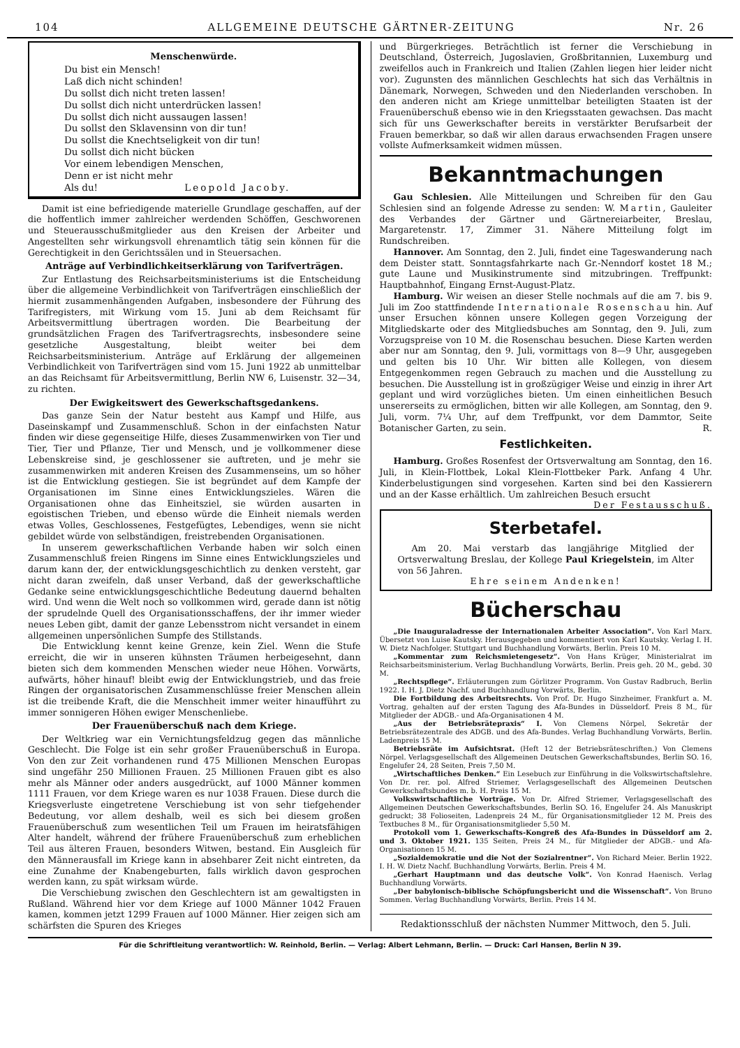104 ALLGEMEINE DEUTSCHE GÄRTNER-ZEITUNG Nr. 26
Menschenwürde.
Du bist ein Mensch!
Laß dich nicht schinden!
Du sollst dich nicht treten lassen!
Du sollst dich nicht unterdrücken lassen!
Du sollst dich nicht aussaugen lassen!
Du sollst den Sklavensinn von dir tun!
Du sollst die Knechtseligkeit von dir tun!
Du sollst dich nicht bücken
Vor einem lebendigen Menschen,
Denn er ist nicht mehr
Als du! Leopold Jacoby.
Damit ist eine befriedigende materielle Grundlage geschaffen, auf der die hoffentlich immer zahlreicher werdenden Schöffen, Geschworenen und Steuerausschußmitglieder aus den Kreisen der Arbeiter und Angestellten sehr wirkungsvoll ehrenamtlich tätig sein können für die Gerechtigkeit in den Gerichtssälen und in Steuersachen.
Anträge auf Verbindlichkeitserklärung von Tarifverträgen.
Zur Entlastung des Reichsarbeitsministeriums ist die Entscheidung über die allgemeine Verbindlichkeit von Tarifverträgen einschließlich der hiermit zusammenhängenden Aufgaben, insbesondere der Führung des Tarifregisters, mit Wirkung vom 15. Juni ab dem Reichsamt für Arbeitsvermittlung übertragen worden. Die Bearbeitung der grundsätzlichen Fragen des Tarifvertragsrechts, insbesondere seine gesetzliche Ausgestaltung, bleibt weiter bei dem Reichsarbeitsministerium. Anträge auf Erklärung der allgemeinen Verbindlichkeit von Tarifverträgen sind vom 15. Juni 1922 ab unmittelbar an das Reichsamt für Arbeitsvermittlung, Berlin NW 6, Luisenstr. 32—34, zu richten.
Der Ewigkeitswert des Gewerkschaftsgedankens.
Das ganze Sein der Natur besteht aus Kampf und Hilfe, aus Daseinskampf und Zusammenschluß. Schon in der einfachsten Natur finden wir diese gegenseitige Hilfe, dieses Zusammenwirken von Tier und Tier, Tier und Pflanze, Tier und Mensch, und je vollkommener diese Lebenskreise sind, je geschlossener sie auftreten, und je mehr sie zusammenwirken mit anderen Kreisen des Zusammenseins, um so höher ist die Entwicklung gestiegen. Sie ist begründet auf dem Kampfe der Organisationen im Sinne eines Entwicklungszieles. Wären die Organisationen ohne das Einheitsziel, sie würden ausarten in egoistischen Trieben, und ebenso würde die Einheit niemals werden etwas Volles, Geschlossenes, Festgefügtes, Lebendiges, wenn sie nicht gebildet würde von selbständigen, freistrebenden Organisationen.
In unserem gewerkschaftlichen Verbande haben wir solch einen Zusammenschluß freien Ringens im Sinne eines Entwicklungszieles und darum kann der, der entwicklungsgeschichtlich zu denken versteht, gar nicht daran zweifeln, daß unser Verband, daß der gewerkschaftliche Gedanke seine entwicklungsgeschichtliche Bedeutung dauernd behalten wird. Und wenn die Welt noch so vollkommen wird, gerade dann ist nötig der sprudelnde Quell des Organisationsschaffens, der ihr immer wieder neues Leben gibt, damit der ganze Lebensstrom nicht versandet in einem allgemeinen unpersönlichen Sumpfe des Stillstands.
Die Entwicklung kennt keine Grenze, kein Ziel. Wenn die Stufe erreicht, die wir in unseren kühnsten Träumen herbeigesehnt, dann bieten sich dem kommenden Menschen wieder neue Höhen. Vorwärts, aufwärts, höher hinauf! bleibt ewig der Entwicklungstrieb, und das freie Ringen der organisatorischen Zusammenschlüsse freier Menschen allein ist die treibende Kraft, die die Menschheit immer weiter hinaufführt zu immer sonnigeren Höhen ewiger Menschenliebe.
Der Frauenüberschuß nach dem Kriege.
Der Weltkrieg war ein Vernichtungsfeldzug gegen das männliche Geschlecht. Die Folge ist ein sehr großer Frauenüberschuß in Europa. Von den zur Zeit vorhandenen rund 475 Millionen Menschen Europas sind ungefähr 250 Millionen Frauen. 25 Millionen Frauen gibt es also mehr als Männer oder anders ausgedrückt, auf 1000 Männer kommen 1111 Frauen, vor dem Kriege waren es nur 1038 Frauen. Diese durch die Kriegsverluste eingetretene Verschiebung ist von sehr tiefgehender Bedeutung, vor allem deshalb, weil es sich bei diesem großen Frauenüberschuß zum wesentlichen Teil um Frauen im heiratsfähigen Alter handelt, während der frühere Frauenüberschuß zum erheblichen Teil aus älteren Frauen, besonders Witwen, bestand. Ein Ausgleich für den Männerausfall im Kriege kann in absehbarer Zeit nicht eintreten, da eine Zunahme der Knabengeburten, falls wirklich davon gesprochen werden kann, zu spät wirksam würde.
Die Verschiebung zwischen den Geschlechtern ist am gewaltigsten in Rußland. Während hier vor dem Kriege auf 1000 Männer 1042 Frauen kamen, kommen jetzt 1299 Frauen auf 1000 Männer. Hier zeigen sich am schärfsten die Spuren des Krieges
und Bürgerkrieges. Beträchtlich ist ferner die Verschiebung in Deutschland, Österreich, Jugoslavien, Großbritannien, Luxemburg und zweifellos auch in Frankreich und Italien (Zahlen liegen hier leider nicht vor). Zugunsten des männlichen Geschlechts hat sich das Verhältnis in Dänemark, Norwegen, Schweden und den Niederlanden verschoben. In den anderen nicht am Kriege unmittelbar beteiligten Staaten ist der Frauenüberschuß ebenso wie in den Kriegsstaaten gewachsen. Das macht sich für uns Gewerkschafter bereits in verstärkter Berufsarbeit der Frauen bemerkbar, so daß wir allen daraus erwachsenden Fragen unsere vollste Aufmerksamkeit widmen müssen.
Bekanntmachungen
Gau Schlesien. Alle Mitteilungen und Schreiben für den Gau Schlesien sind an folgende Adresse zu senden: W. Martin, Gauleiter des Verbandes der Gärtner und Gärtnereiarbeiter, Breslau, Margaretenstr. 17, Zimmer 31. Nähere Mitteilung folgt im Rundschreiben.
Hannover. Am Sonntag, den 2. Juli, findet eine Tageswanderung nach dem Deister statt. Sonntagsfahrkarte nach Gr.-Nenndorf kostet 18 M.; gute Laune und Musikinstrumente sind mitzubringen. Treffpunkt: Hauptbahnhof, Eingang Ernst-August-Platz.
Hamburg. Wir weisen an dieser Stelle nochmals auf die am 7. bis 9. Juli im Zoo stattfindende Internationale Rosenschau hin. Auf unser Ersuchen können unsere Kollegen gegen Vorzeigung der Mitgliedskarte oder des Mitgliedsbuches am Sonntag, den 9. Juli, zum Vorzugspreise von 10 M. die Rosenschau besuchen. Diese Karten werden aber nur am Sonntag, den 9. Juli, vormittags von 8—9 Uhr, ausgegeben und gelten bis 10 Uhr. Wir bitten alle Kollegen, von diesem Entgegenkommen regen Gebrauch zu machen und die Ausstellung zu besuchen. Die Ausstellung ist in großzügiger Weise und einzig in ihrer Art geplant und wird vorzügliches bieten. Um einen einheitlichen Besuch unsererseits zu ermöglichen, bitten wir alle Kollegen, am Sonntag, den 9. Juli, vorm. 7¼ Uhr, auf dem Treffpunkt, vor dem Dammtor, Seite Botanischer Garten, zu sein. R.
Festlichkeiten.
Hamburg. Großes Rosenfest der Ortsverwaltung am Sonntag, den 16. Juli, in Klein-Flottbek, Lokal Klein-Flottbeker Park. Anfang 4 Uhr. Kinderbelustigungen sind vorgesehen. Karten sind bei den Kassierern und an der Kasse erhältlich. Um zahlreichen Besuch ersucht Der Festausschuß.
Sterbetafel.
Am 20. Mai verstarb das langjährige Mitglied der Ortsverwaltung Breslau, der Kollege Paul Kriegelstein, im Alter von 56 Jahren.
Ehre seinem Andenken!
Bücherschau
„Die Inauguraladresse der Internationalen Arbeiter Association“. Von Karl Marx. Übersetzt von Luise Kautsky. Herausgegeben und kommentiert von Karl Kautsky. Verlag I. H. W. Dietz Nachfolger. Stuttgart und Buchhandlung Vorwärts, Berlin. Preis 10 M.
„Kommentar zum Reichsmietengesetz“. Von Hans Krüger, Ministerialrat im Reichsarbeitsministerium. Verlag Buchhandlung Vorwärts, Berlin. Preis geh. 20 M., gebd. 30 M.
„Rechtspflege“. Erläuterungen zum Görlitzer Programm. Von Gustav Radbruch, Berlin 1922. I. H. J. Dietz Nachf. und Buchhandlung Vorwärts, Berlin.
Die Fortbildung des Arbeitsrechts. Von Prof. Dr. Hugo Sinzheimer, Frankfurt a. M. Vortrag, gehalten auf der ersten Tagung des Afa-Bundes in Düsseldorf. Preis 8 M., für Mitglieder der ADGB.- und Afa-Organisationen 4 M.
„Aus der Betriebsrätepraxis“ I. Von Clemens Nörpel, Sekretär der Betriebsrätezentrale des ADGB. und des Afa-Bundes. Verlag Buchhandlung Vorwärts, Berlin. Ladenpreis 15 M.
Betriebsräte im Aufsichtsrat. (Heft 12 der Betriebsräteschriften.) Von Clemens Nörpel. Verlagsgesellschaft des Allgemeinen Deutschen Gewerkschaftsbundes, Berlin SO. 16, Engelufer 24, 28 Seiten, Preis 7,50 M.
„Wirtschaftliches Denken.“ Ein Lesebuch zur Einführung in die Volkswirtschaftslehre. Von Dr. rer. pol. Alfred Striemer, Verlagsgesellschaft des Allgemeinen Deutschen Gewerkschaftsbundes m. b. H. Preis 15 M.
Volkswirtschaftliche Vorträge. Von Dr. Alfred Striemer, Verlagsgesellschaft des Allgemeinen Deutschen Gewerkschaftsbundes, Berlin SO. 16, Engelufer 24. Als Manuskript gedruckt; 38 Folioseiten, Ladenpreis 24 M., für Organisationsmitglieder 12 M. Preis des Textbuches 8 M., für Organisationsmitglieder 5,50 M.
Protokoll vom 1. Gewerkschafts-Kongreß des Afa-Bundes in Düsseldorf am 2. und 3. Oktober 1921. 135 Seiten, Preis 24 M., für Mitglieder der ADGB.- und Afa-Organisationen 15 M.
„Sozialdemokratie und die Not der Sozialrentner“. Von Richard Meier. Berlin 1922. I. H. W. Dietz Nachf. Buchhandlung Vorwärts, Berlin. Preis 4 M.
„Gerhart Hauptmann und das deutsche Volk“. Von Konrad Haenisch. Verlag Buchhandlung Vorwärts.
„Der babylonisch-biblische Schöpfungsbericht und die Wissenschaft“. Von Bruno Sommen. Verlag Buchhandlung Vorwärts, Berlin. Preis 14 M.
Redaktionsschluß der nächsten Nummer Mittwoch, den 5. Juli.
Für die Schriftleitung verantwortlich: W. Reinhold, Berlin. — Verlag: Albert Lehmann, Berlin. — Druck: Carl Hansen, Berlin N 39.